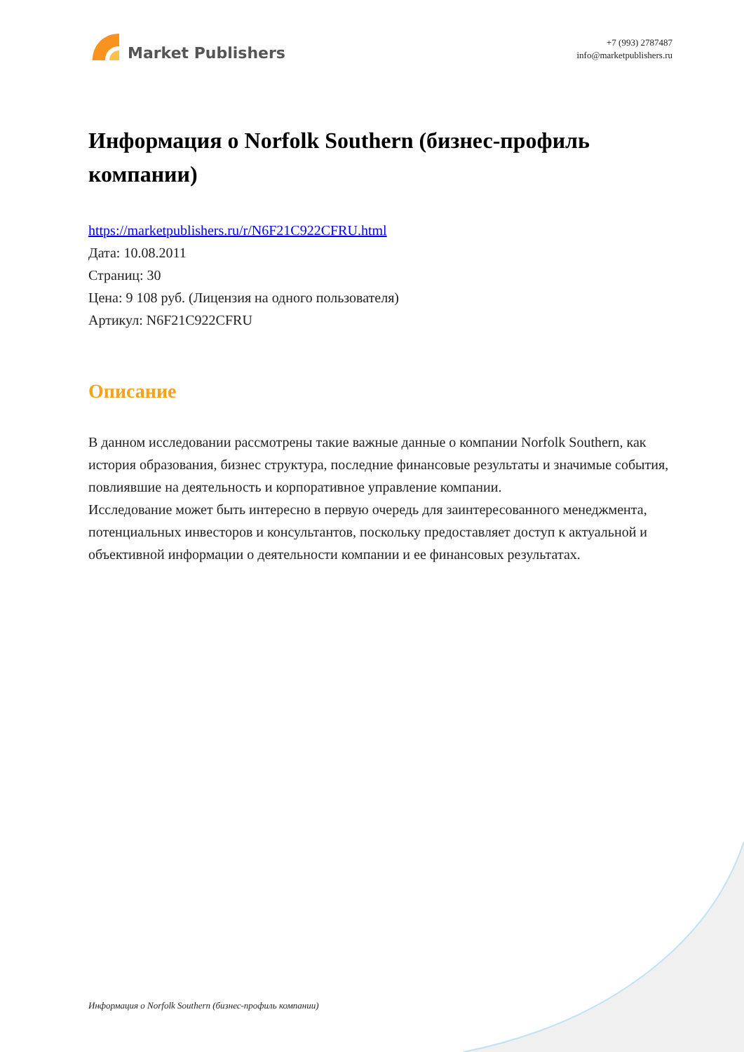Market Publishers
+7 (993) 2787487
info@marketpublishers.ru
Информация о Norfolk Southern (бизнес-профиль компании)
https://marketpublishers.ru/r/N6F21C922CFRU.html
Дата: 10.08.2011
Страниц: 30
Цена: 9 108 руб. (Лицензия на одного пользователя)
Артикул: N6F21C922CFRU
Описание
В данном исследовании рассмотрены такие важные данные о компании Norfolk Southern, как история образования, бизнес структура, последние финансовые результаты и значимые события, повлиявшие на деятельность и корпоративное управление компании.
Исследование может быть интересно в первую очередь для заинтересованного менеджмента, потенциальных инвесторов и консультантов, поскольку предоставляет доступ к актуальной и объективной информации о деятельности компании и ее финансовых результатах.
Информация о Norfolk Southern (бизнес-профиль компании)